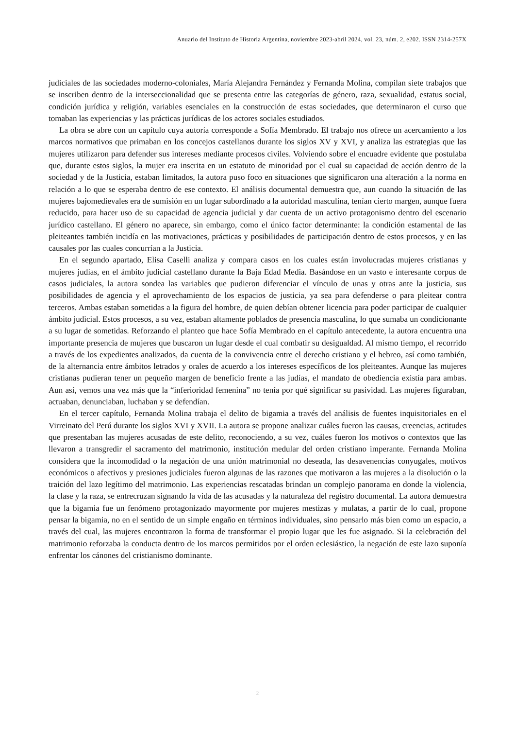Anuario del Instituto de Historia Argentina, noviembre 2023-abril 2024, vol. 23, núm. 2, e202. ISSN 2314-257X
judiciales de las sociedades moderno-coloniales, María Alejandra Fernández y Fernanda Molina, compilan siete trabajos que se inscriben dentro de la interseccionalidad que se presenta entre las categorías de género, raza, sexualidad, estatus social, condición jurídica y religión, variables esenciales en la construcción de estas sociedades, que determinaron el curso que tomaban las experiencias y las prácticas jurídicas de los actores sociales estudiados.
La obra se abre con un capítulo cuya autoría corresponde a Sofía Membrado. El trabajo nos ofrece un acercamiento a los marcos normativos que primaban en los concejos castellanos durante los siglos XV y XVI, y analiza las estrategias que las mujeres utilizaron para defender sus intereses mediante procesos civiles. Volviendo sobre el encuadre evidente que postulaba que, durante estos siglos, la mujer era inscrita en un estatuto de minoridad por el cual su capacidad de acción dentro de la sociedad y de la Justicia, estaban limitados, la autora puso foco en situaciones que significaron una alteración a la norma en relación a lo que se esperaba dentro de ese contexto. El análisis documental demuestra que, aun cuando la situación de las mujeres bajomedievales era de sumisión en un lugar subordinado a la autoridad masculina, tenían cierto margen, aunque fuera reducido, para hacer uso de su capacidad de agencia judicial y dar cuenta de un activo protagonismo dentro del escenario jurídico castellano. El género no aparece, sin embargo, como el único factor determinante: la condición estamental de las pleiteantes también incidía en las motivaciones, prácticas y posibilidades de participación dentro de estos procesos, y en las causales por las cuales concurrían a la Justicia.
En el segundo apartado, Elisa Caselli analiza y compara casos en los cuales están involucradas mujeres cristianas y mujeres judías, en el ámbito judicial castellano durante la Baja Edad Media. Basándose en un vasto e interesante corpus de casos judiciales, la autora sondea las variables que pudieron diferenciar el vínculo de unas y otras ante la justicia, sus posibilidades de agencia y el aprovechamiento de los espacios de justicia, ya sea para defenderse o para pleitear contra terceros. Ambas estaban sometidas a la figura del hombre, de quien debían obtener licencia para poder participar de cualquier ámbito judicial. Estos procesos, a su vez, estaban altamente poblados de presencia masculina, lo que sumaba un condicionante a su lugar de sometidas. Reforzando el planteo que hace Sofía Membrado en el capítulo antecedente, la autora encuentra una importante presencia de mujeres que buscaron un lugar desde el cual combatir su desigualdad. Al mismo tiempo, el recorrido a través de los expedientes analizados, da cuenta de la convivencia entre el derecho cristiano y el hebreo, así como también, de la alternancia entre ámbitos letrados y orales de acuerdo a los intereses específicos de los pleiteantes. Aunque las mujeres cristianas pudieran tener un pequeño margen de beneficio frente a las judías, el mandato de obediencia existía para ambas. Aun así, vemos una vez más que la “inferioridad femenina” no tenía por qué significar su pasividad. Las mujeres figuraban, actuaban, denunciaban, luchaban y se defendían.
En el tercer capítulo, Fernanda Molina trabaja el delito de bigamia a través del análisis de fuentes inquisitoriales en el Virreinato del Perú durante los siglos XVI y XVII. La autora se propone analizar cuáles fueron las causas, creencias, actitudes que presentaban las mujeres acusadas de este delito, reconociendo, a su vez, cuáles fueron los motivos o contextos que las llevaron a transgredir el sacramento del matrimonio, institución medular del orden cristiano imperante. Fernanda Molina considera que la incomodidad o la negación de una unión matrimonial no deseada, las desavenencias conyugales, motivos económicos o afectivos y presiones judiciales fueron algunas de las razones que motivaron a las mujeres a la disolución o la traición del lazo legítimo del matrimonio. Las experiencias rescatadas brindan un complejo panorama en donde la violencia, la clase y la raza, se entrecruzan signando la vida de las acusadas y la naturaleza del registro documental. La autora demuestra que la bigamia fue un fenómeno protagonizado mayormente por mujeres mestizas y mulatas, a partir de lo cual, propone pensar la bigamia, no en el sentido de un simple engaño en términos individuales, sino pensarlo más bien como un espacio, a través del cual, las mujeres encontraron la forma de transformar el propio lugar que les fue asignado. Si la celebración del matrimonio reforzaba la conducta dentro de los marcos permitidos por el orden eclesiástico, la negación de este lazo suponía enfrentar los cánones del cristianismo dominante.
2